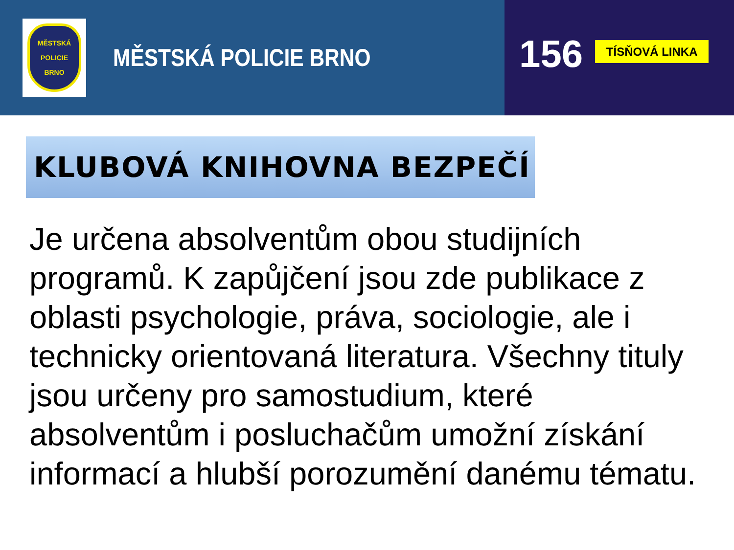MĚSTSKÁ
POLICIE
BRNO
MĚSTSKÁ POLICIE BRNO
156
TÍSŇOVÁ LINKA
KLUBOVÁ KNIHOVNA BEZPEČÍ
Je určena absolventům obou studijních programů. K zapůjčení jsou zde publikace z oblasti psychologie, práva, sociologie, ale i technicky orientovaná literatura. Všechny tituly jsou určeny pro samostudium, které absolventům i posluchačům umožní získání informací a hlubší porozumění danému tématu.